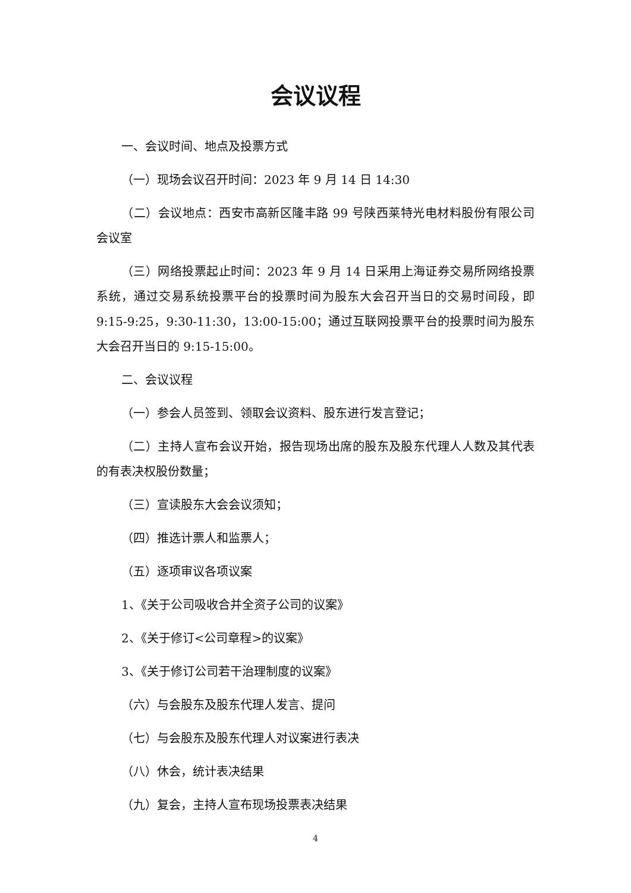会议议程
一、会议时间、地点及投票方式
（一）现场会议召开时间：2023 年 9 月 14 日 14:30
（二）会议地点：西安市高新区隆丰路 99 号陕西莱特光电材料股份有限公司会议室
（三）网络投票起止时间：2023 年 9 月 14 日采用上海证券交易所网络投票系统，通过交易系统投票平台的投票时间为股东大会召开当日的交易时间段，即 9:15-9:25，9:30-11:30，13:00-15:00；通过互联网投票平台的投票时间为股东大会召开当日的 9:15-15:00。
二、会议议程
（一）参会人员签到、领取会议资料、股东进行发言登记；
（二）主持人宣布会议开始，报告现场出席的股东及股东代理人人数及其代表的有表决权股份数量；
（三）宣读股东大会会议须知；
（四）推选计票人和监票人；
（五）逐项审议各项议案
1、《关于公司吸收合并全资子公司的议案》
2、《关于修订<公司章程>的议案》
3、《关于修订公司若干治理制度的议案》
（六）与会股东及股东代理人发言、提问
（七）与会股东及股东代理人对议案进行表决
（八）休会，统计表决结果
（九）复会，主持人宣布现场投票表决结果
4